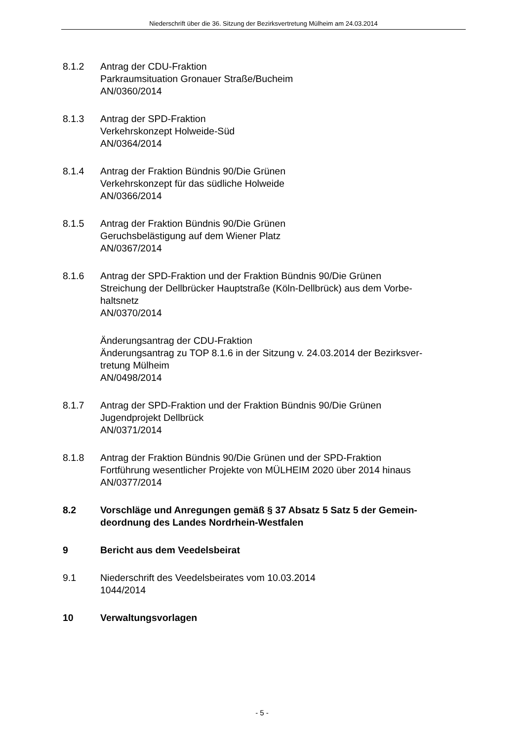Niederschrift über die 36. Sitzung der Bezirksvertretung Mülheim am 24.03.2014
8.1.2 Antrag der CDU-Fraktion
Parkraumsituation Gronauer Straße/Bucheim
AN/0360/2014
8.1.3 Antrag der SPD-Fraktion
Verkehrskonzept Holweide-Süd
AN/0364/2014
8.1.4 Antrag der Fraktion Bündnis 90/Die Grünen
Verkehrskonzept für das südliche Holweide
AN/0366/2014
8.1.5 Antrag der Fraktion Bündnis 90/Die Grünen
Geruchsbelästigung auf dem Wiener Platz
AN/0367/2014
8.1.6 Antrag der SPD-Fraktion und der Fraktion Bündnis 90/Die Grünen
Streichung der Dellbrücker Hauptstraße (Köln-Dellbrück) aus dem Vorbe-
haltsnetz
AN/0370/2014
Änderungsantrag der CDU-Fraktion
Änderungsantrag zu TOP 8.1.6 in der Sitzung v. 24.03.2014 der Bezirksver-
tretung Mülheim
AN/0498/2014
8.1.7 Antrag der SPD-Fraktion und der Fraktion Bündnis 90/Die Grünen
Jugendprojekt Dellbrück
AN/0371/2014
8.1.8 Antrag der Fraktion Bündnis 90/Die Grünen und der SPD-Fraktion
Fortführung wesentlicher Projekte von MÜLHEIM 2020 über 2014 hinaus
AN/0377/2014
8.2 Vorschläge und Anregungen gemäß § 37 Absatz 5 Satz 5 der Gemein-
deordnung des Landes Nordrhein-Westfalen
9 Bericht aus dem Veedelsbeirat
9.1 Niederschrift des Veedelsbeirates vom 10.03.2014
1044/2014
10 Verwaltungsvorlagen
- 5 -